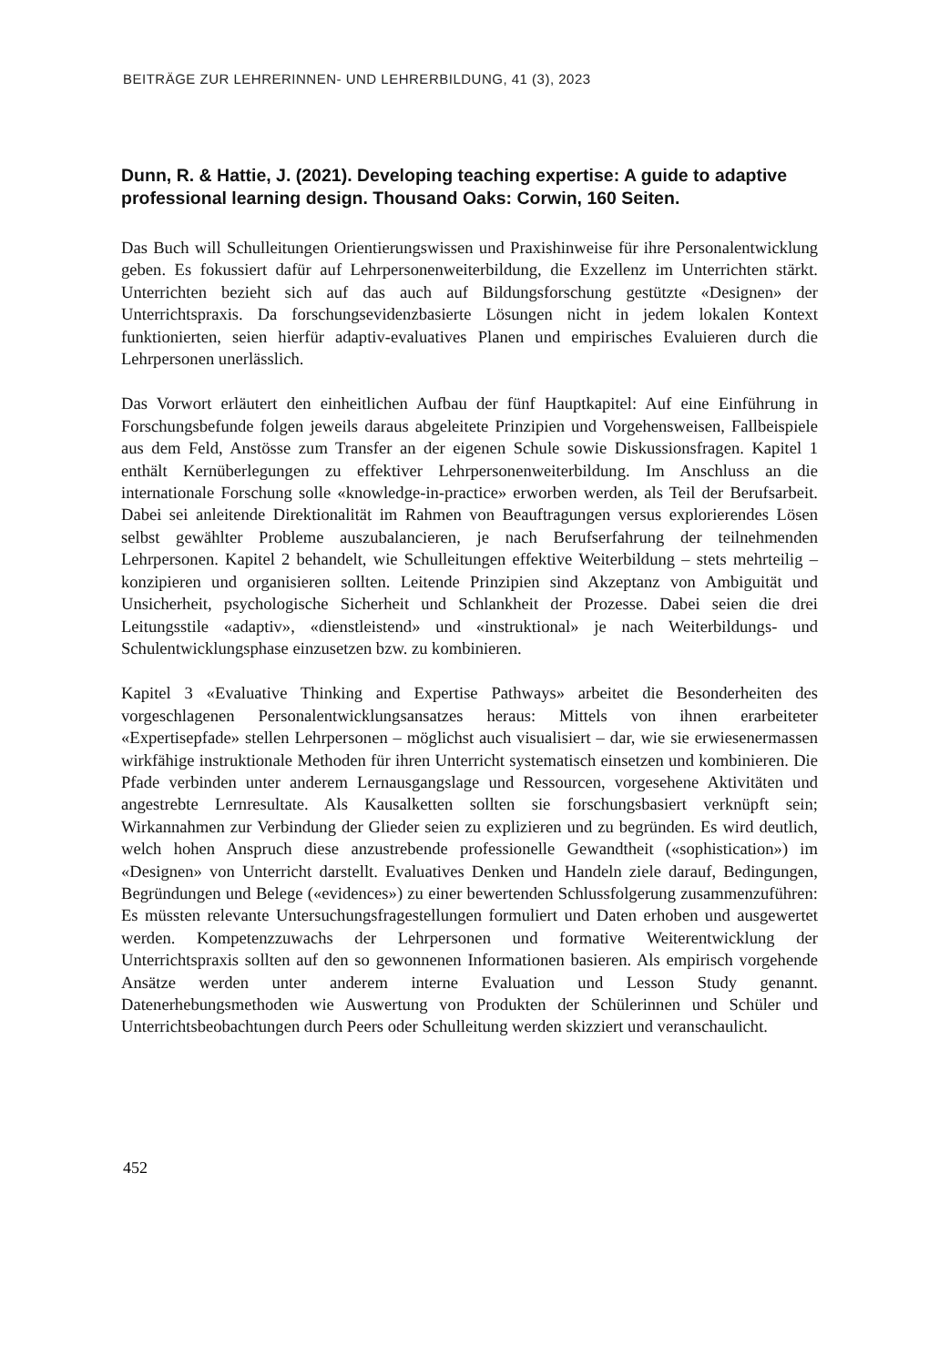BEITRÄGE ZUR LEHRERINNEN- UND LEHRERBILDUNG, 41 (3), 2023
Dunn, R. & Hattie, J. (2021). Developing teaching expertise: A guide to adaptive professional learning design. Thousand Oaks: Corwin, 160 Seiten.
Das Buch will Schulleitungen Orientierungswissen und Praxishinweise für ihre Personalentwicklung geben. Es fokussiert dafür auf Lehrpersonenweiterbildung, die Exzellenz im Unterrichten stärkt. Unterrichten bezieht sich auf das auch auf Bildungsforschung gestützte «Designen» der Unterrichtspraxis. Da forschungsevidenzbasierte Lösungen nicht in jedem lokalen Kontext funktionierten, seien hierfür adaptiv-evaluatives Planen und empirisches Evaluieren durch die Lehrpersonen unerlässlich.
Das Vorwort erläutert den einheitlichen Aufbau der fünf Hauptkapitel: Auf eine Einführung in Forschungsbefunde folgen jeweils daraus abgeleitete Prinzipien und Vorgehensweisen, Fallbeispiele aus dem Feld, Anstösse zum Transfer an der eigenen Schule sowie Diskussionsfragen. Kapitel 1 enthält Kernüberlegungen zu effektiver Lehrpersonenweiterbildung. Im Anschluss an die internationale Forschung solle «knowledge-in-practice» erworben werden, als Teil der Berufsarbeit. Dabei sei anleitende Direktionalität im Rahmen von Beauftragungen versus explorierendes Lösen selbst gewählter Probleme auszubalancieren, je nach Berufserfahrung der teilnehmenden Lehrpersonen. Kapitel 2 behandelt, wie Schulleitungen effektive Weiterbildung – stets mehrteilig – konzipieren und organisieren sollten. Leitende Prinzipien sind Akzeptanz von Ambiguität und Unsicherheit, psychologische Sicherheit und Schlankheit der Prozesse. Dabei seien die drei Leitungsstile «adaptiv», «dienstleistend» und «instruktional» je nach Weiterbildungs- und Schulentwicklungsphase einzusetzen bzw. zu kombinieren.
Kapitel 3 «Evaluative Thinking and Expertise Pathways» arbeitet die Besonderheiten des vorgeschlagenen Personalentwicklungsansatzes heraus: Mittels von ihnen erarbeiteter «Expertisepfade» stellen Lehrpersonen – möglichst auch visualisiert – dar, wie sie erwiesenermassen wirkfähige instruktionale Methoden für ihren Unterricht systematisch einsetzen und kombinieren. Die Pfade verbinden unter anderem Lernausgangslage und Ressourcen, vorgesehene Aktivitäten und angestrebte Lernresultate. Als Kausalketten sollten sie forschungsbasiert verknüpft sein; Wirkannahmen zur Verbindung der Glieder seien zu explizieren und zu begründen. Es wird deutlich, welch hohen Anspruch diese anzustrebende professionelle Gewandtheit («sophistication») im «Designen» von Unterricht darstellt. Evaluatives Denken und Handeln ziele darauf, Bedingungen, Begründungen und Belege («evidences») zu einer bewertenden Schlussfolgerung zusammenzuführen: Es müssten relevante Untersuchungsfragestellungen formuliert und Daten erhoben und ausgewertet werden. Kompetenzzuwachs der Lehrpersonen und formative Weiterentwicklung der Unterrichtspraxis sollten auf den so gewonnenen Informationen basieren. Als empirisch vorgehende Ansätze werden unter anderem interne Evaluation und Lesson Study genannt. Datenerhebungsmethoden wie Auswertung von Produkten der Schülerinnen und Schüler und Unterrichtsbeobachtungen durch Peers oder Schulleitung werden skizziert und veranschaulicht.
452